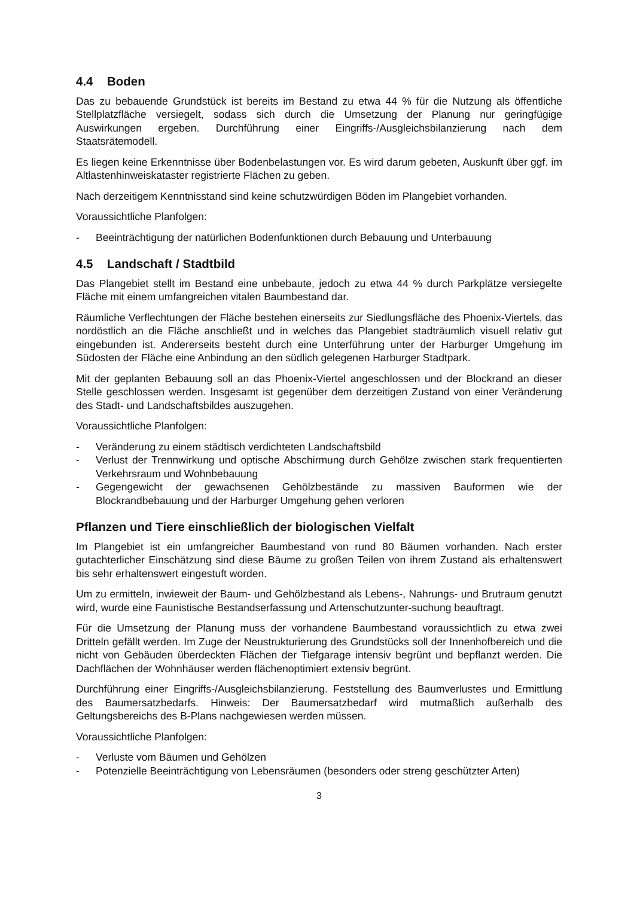4.4 Boden
Das zu bebauende Grundstück ist bereits im Bestand zu etwa 44 % für die Nutzung als öffentliche Stellplatzfläche versiegelt, sodass sich durch die Umsetzung der Planung nur geringfügige Auswirkungen ergeben. Durchführung einer Eingriffs-/Ausgleichsbilanzierung nach dem Staatsrätemodell.
Es liegen keine Erkenntnisse über Bodenbelastungen vor. Es wird darum gebeten, Auskunft über ggf. im Altlastenhinweiskataster registrierte Flächen zu geben.
Nach derzeitigem Kenntnisstand sind keine schutzwürdigen Böden im Plangebiet vorhanden.
Voraussichtliche Planfolgen:
- Beeinträchtigung der natürlichen Bodenfunktionen durch Bebauung und Unterbauung
4.5 Landschaft / Stadtbild
Das Plangebiet stellt im Bestand eine unbebaute, jedoch zu etwa 44 % durch Parkplätze versiegelte Fläche mit einem umfangreichen vitalen Baumbestand dar.
Räumliche Verflechtungen der Fläche bestehen einerseits zur Siedlungsfläche des Phoenix-Viertels, das nordöstlich an die Fläche anschließt und in welches das Plangebiet stadträumlich visuell relativ gut eingebunden ist. Andererseits besteht durch eine Unterführung unter der Harburger Umgehung im Südosten der Fläche eine Anbindung an den südlich gelegenen Harburger Stadtpark.
Mit der geplanten Bebauung soll an das Phoenix-Viertel angeschlossen und der Blockrand an dieser Stelle geschlossen werden. Insgesamt ist gegenüber dem derzeitigen Zustand von einer Veränderung des Stadt- und Landschaftsbildes auszugehen.
Voraussichtliche Planfolgen:
- Veränderung zu einem städtisch verdichteten Landschaftsbild
- Verlust der Trennwirkung und optische Abschirmung durch Gehölze zwischen stark frequentierten Verkehrsraum und Wohnbebauung
- Gegengewicht der gewachsenen Gehölzbestände zu massiven Bauformen wie der Blockrandbebauung und der Harburger Umgehung gehen verloren
Pflanzen und Tiere einschließlich der biologischen Vielfalt
Im Plangebiet ist ein umfangreicher Baumbestand von rund 80 Bäumen vorhanden. Nach erster gutachterlicher Einschätzung sind diese Bäume zu großen Teilen von ihrem Zustand als erhaltenswert bis sehr erhaltenswert eingestuft worden.
Um zu ermitteln, inwieweit der Baum- und Gehölzbestand als Lebens-, Nahrungs- und Brutraum genutzt wird, wurde eine Faunistische Bestandserfassung und Artenschutzunter-suchung beauftragt.
Für die Umsetzung der Planung muss der vorhandene Baumbestand voraussichtlich zu etwa zwei Dritteln gefällt werden. Im Zuge der Neustrukturierung des Grundstücks soll der Innenhofbereich und die nicht von Gebäuden überdeckten Flächen der Tiefgarage intensiv begrünt und bepflanzt werden. Die Dachflächen der Wohnhäuser werden flächenoptimiert extensiv begrünt.
Durchführung einer Eingriffs-/Ausgleichsbilanzierung. Feststellung des Baumverlustes und Ermittlung des Baumersatzbedarfs. Hinweis: Der Baumersatzbedarf wird mutmaßlich außerhalb des Geltungsbereichs des B-Plans nachgewiesen werden müssen.
Voraussichtliche Planfolgen:
- Verluste vom Bäumen und Gehölzen
- Potenzielle Beeinträchtigung von Lebensräumen (besonders oder streng geschützter Arten)
3